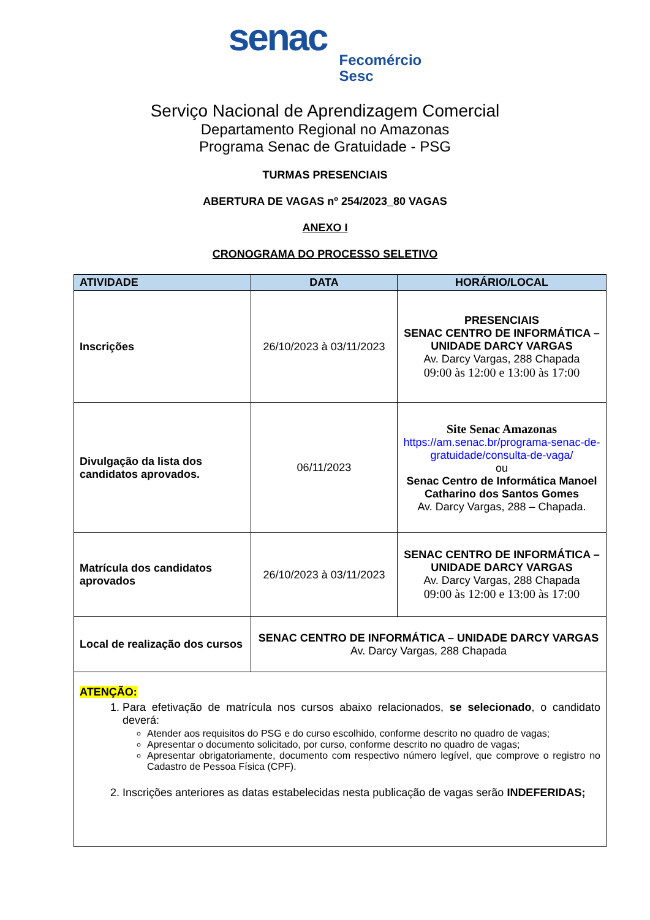senac Fecomércio
Sesc
Serviço Nacional de Aprendizagem Comercial
Departamento Regional no Amazonas
Programa Senac de Gratuidade - PSG
TURMAS PRESENCIAIS
ABERTURA DE VAGAS nº 254/2023_80 VAGAS
ANEXO I
CRONOGRAMA DO PROCESSO SELETIVO
| ATIVIDADE | DATA | HORÁRIO/LOCAL |
| --- | --- | --- |
| Inscrições | 26/10/2023 à 03/11/2023 | PRESENCIAIS SENAC CENTRO DE INFORMÁTICA – UNIDADE DARCY VARGAS Av. Darcy Vargas, 288 Chapada 09:00 às 12:00 e 13:00 às 17:00 |
| Divulgação da lista dos candidatos aprovados. | 06/11/2023 | Site Senac Amazonas https://am.senac.br/programa-senac-de-gratuidade/consulta-de-vaga/ ou Senac Centro de Informática Manoel Catharino dos Santos Gomes Av. Darcy Vargas, 288 – Chapada. |
| Matrícula dos candidatos aprovados | 26/10/2023 à 03/11/2023 | SENAC CENTRO DE INFORMÁTICA – UNIDADE DARCY VARGAS Av. Darcy Vargas, 288 Chapada 09:00 às 12:00 e 13:00 às 17:00 |
| Local de realização dos cursos | SENAC CENTRO DE INFORMÁTICA – UNIDADE DARCY VARGAS Av. Darcy Vargas, 288 Chapada | |
| ATENÇÃO: 1. Para efetivação de matrícula nos cursos abaixo relacionados, se selecionado , o candidato deverá: Atender aos requisitos do PSG e do curso escolhido, conforme descrito no quadro de vagas; Apresentar o documento solicitado, por curso, conforme descrito no quadro de vagas; Apresentar obrigatoriamente, documento com respectivo número legível, que comprove o registro no Cadastro de Pessoa Física (CPF). 2. Inscrições anteriores as datas estabelecidas nesta publicação de vagas serão INDEFERIDAS; | | |